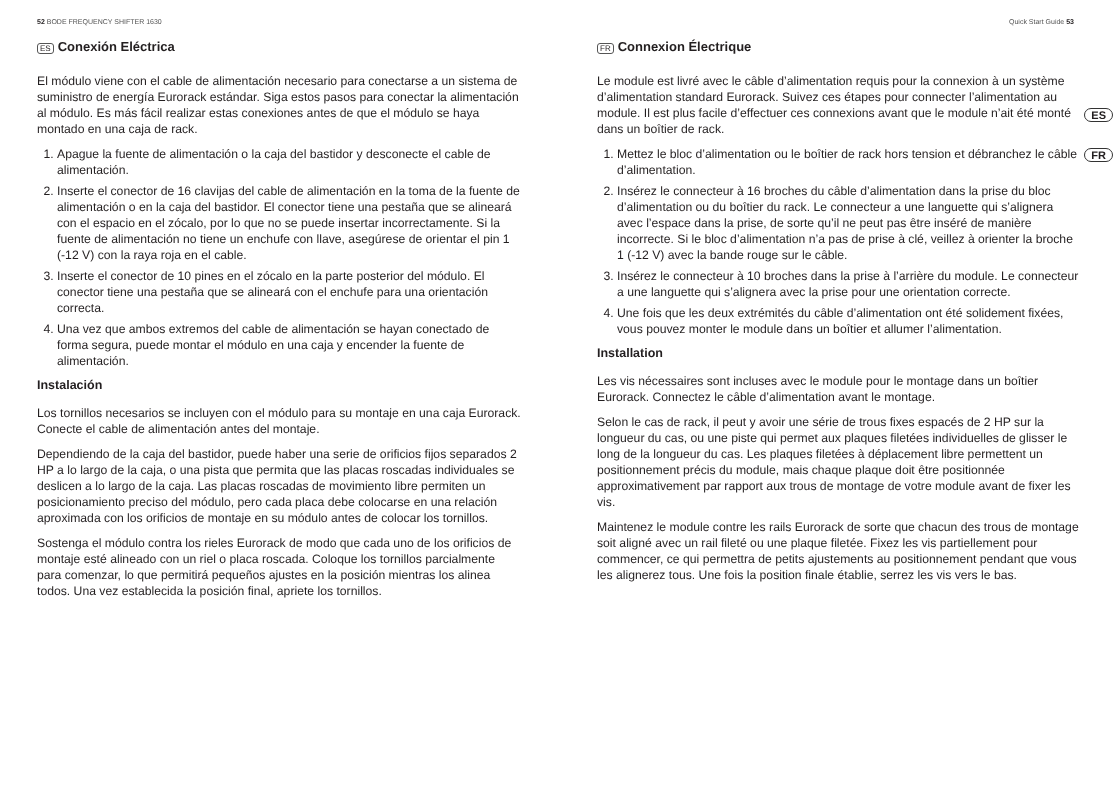52 BODE FREQUENCY SHIFTER 1630 Quick Start Guide 53
ES
FR
ES Conexión Eléctrica
El módulo viene con el cable de alimentación necesario para conectarse a un sistema de suministro de energía Eurorack estándar. Siga estos pasos para conectar la alimentación al módulo. Es más fácil realizar estas conexiones antes de que el módulo se haya montado en una caja de rack.
1. Apague la fuente de alimentación o la caja del bastidor y desconecte el cable de alimentación.
2. Inserte el conector de 16 clavijas del cable de alimentación en la toma de la fuente de alimentación o en la caja del bastidor. El conector tiene una pestaña que se alineará con el espacio en el zócalo, por lo que no se puede insertar incorrectamente. Si la fuente de alimentación no tiene un enchufe con llave, asegúrese de orientar el pin 1 (-12 V) con la raya roja en el cable.
3. Inserte el conector de 10 pines en el zócalo en la parte posterior del módulo. El conector tiene una pestaña que se alineará con el enchufe para una orientación correcta.
4. Una vez que ambos extremos del cable de alimentación se hayan conectado de forma segura, puede montar el módulo en una caja y encender la fuente de alimentación.
Instalación
Los tornillos necesarios se incluyen con el módulo para su montaje en una caja Eurorack. Conecte el cable de alimentación antes del montaje.
Dependiendo de la caja del bastidor, puede haber una serie de orificios fijos separados 2 HP a lo largo de la caja, o una pista que permita que las placas roscadas individuales se deslicen a lo largo de la caja. Las placas roscadas de movimiento libre permiten un posicionamiento preciso del módulo, pero cada placa debe colocarse en una relación aproximada con los orificios de montaje en su módulo antes de colocar los tornillos.
Sostenga el módulo contra los rieles Eurorack de modo que cada uno de los orificios de montaje esté alineado con un riel o placa roscada. Coloque los tornillos parcialmente para comenzar, lo que permitirá pequeños ajustes en la posición mientras los alinea todos. Una vez establecida la posición final, apriete los tornillos.
FR Connexion Électrique
Le module est livré avec le câble d’alimentation requis pour la connexion à un système d’alimentation standard Eurorack. Suivez ces étapes pour connecter l’alimentation au module. Il est plus facile d’effectuer ces connexions avant que le module n’ait été monté dans un boîtier de rack.
1. Mettez le bloc d’alimentation ou le boîtier de rack hors tension et débranchez le câble d’alimentation.
2. Insérez le connecteur à 16 broches du câble d’alimentation dans la prise du bloc d’alimentation ou du boîtier du rack. Le connecteur a une languette qui s’alignera avec l’espace dans la prise, de sorte qu’il ne peut pas être inséré de manière incorrecte. Si le bloc d’alimentation n’a pas de prise à clé, veillez à orienter la broche 1 (-12 V) avec la bande rouge sur le câble.
3. Insérez le connecteur à 10 broches dans la prise à l’arrière du module. Le connecteur a une languette qui s’alignera avec la prise pour une orientation correcte.
4. Une fois que les deux extrémités du câble d’alimentation ont été solidement fixées, vous pouvez monter le module dans un boîtier et allumer l’alimentation.
Installation
Les vis nécessaires sont incluses avec le module pour le montage dans un boîtier Eurorack. Connectez le câble d’alimentation avant le montage.
Selon le cas de rack, il peut y avoir une série de trous fixes espacés de 2 HP sur la longueur du cas, ou une piste qui permet aux plaques filetées individuelles de glisser le long de la longueur du cas. Les plaques filetées à déplacement libre permettent un positionnement précis du module, mais chaque plaque doit être positionnée approximativement par rapport aux trous de montage de votre module avant de fixer les vis.
Maintenez le module contre les rails Eurorack de sorte que chacun des trous de montage soit aligné avec un rail fileté ou une plaque filetée. Fixez les vis partiellement pour commencer, ce qui permettra de petits ajustements au positionnement pendant que vous les alignerez tous. Une fois la position finale établie, serrez les vis vers le bas.